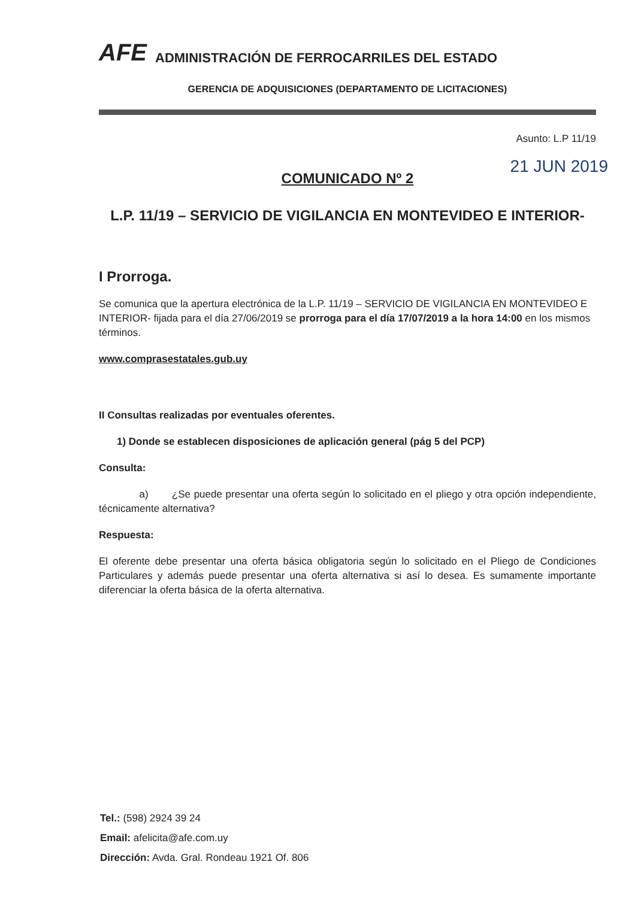AFE ADMINISTRACIÓN DE FERROCARRILES DEL ESTADO
GERENCIA DE ADQUISICIONES (DEPARTAMENTO DE LICITACIONES)
Asunto: L.P 11/19
21 JUN 2019
COMUNICADO Nº 2
L.P. 11/19 – SERVICIO DE VIGILANCIA EN MONTEVIDEO E INTERIOR-
I Prorroga.
Se comunica que la apertura electrónica de la L.P. 11/19 – SERVICIO DE VIGILANCIA EN MONTEVIDEO E INTERIOR- fijada para el día 27/06/2019 se prorroga para el día 17/07/2019 a la hora 14:00 en los mismos términos.
www.comprasestatales.gub.uy
II Consultas realizadas por eventuales oferentes.
1) Donde se establecen disposiciones de aplicación general (pág 5 del PCP)
Consulta:
a) ¿Se puede presentar una oferta según lo solicitado en el pliego y otra opción independiente, técnicamente alternativa?
Respuesta:
El oferente debe presentar una oferta básica obligatoria según lo solicitado en el Pliego de Condiciones Particulares y además puede presentar una oferta alternativa si así lo desea. Es sumamente importante diferenciar la oferta básica de la oferta alternativa.
Tel.: (598) 2924 39 24
Email: afelicita@afe.com.uy
Dirección: Avda. Gral. Rondeau 1921 Of. 806